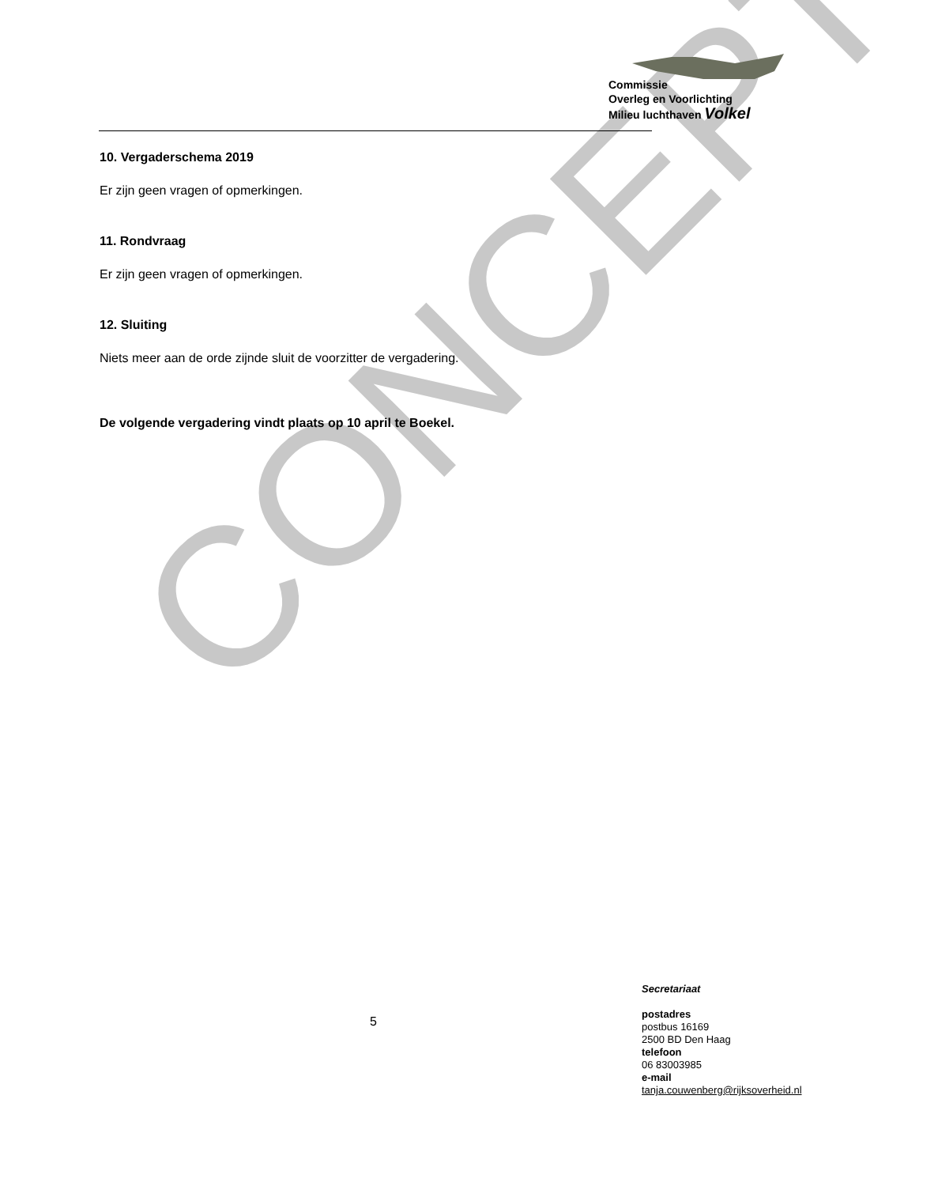CONCEPT
Commissie
Overleg en Voorlichting
Milieu luchthaven Volkel
10. Vergaderschema 2019
Er zijn geen vragen of opmerkingen.
11. Rondvraag
Er zijn geen vragen of opmerkingen.
12. Sluiting
Niets meer aan de orde zijnde sluit de voorzitter de vergadering.
De volgende vergadering vindt plaats op 10 april te Boekel.
5
Secretariaat
postadres
postbus 16169
2500 BD Den Haag
telefoon
06 83003985
e-mail
tanja.couwenberg@rijksoverheid.nl